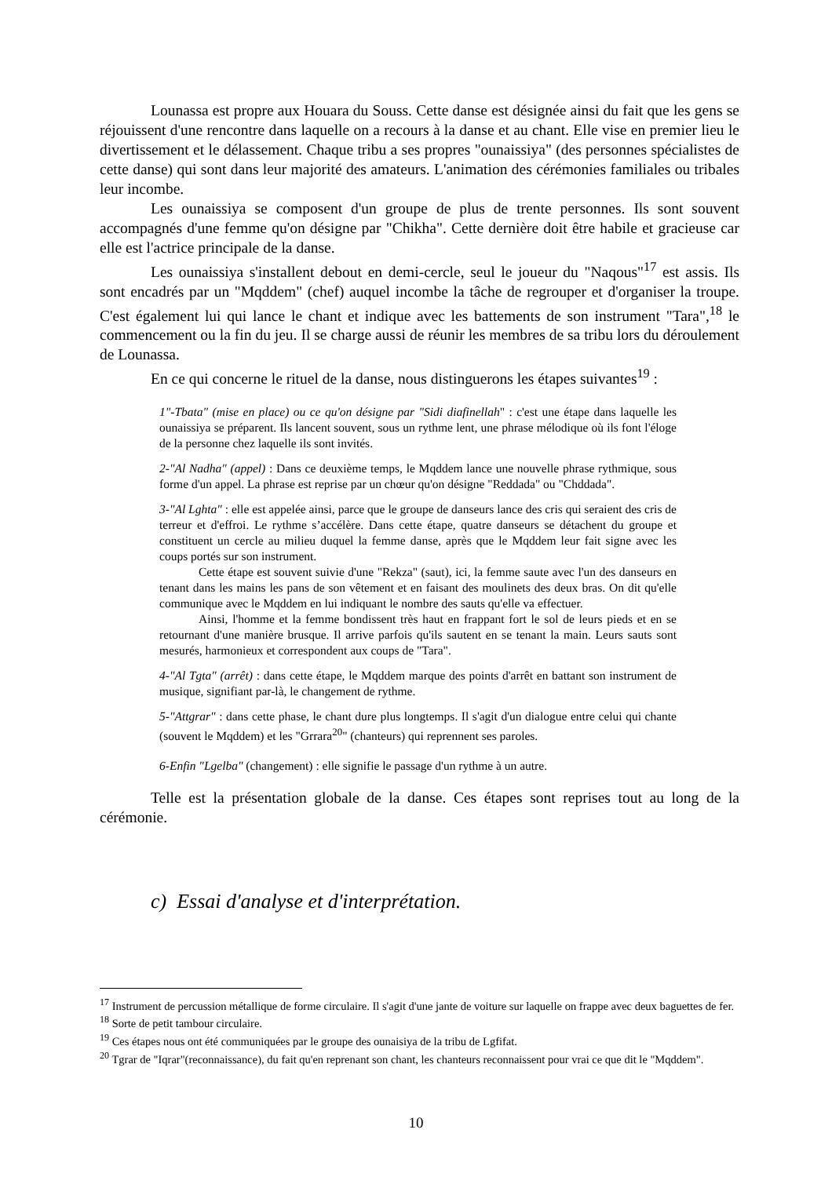Lounassa est propre aux Houara du Souss. Cette danse est désignée ainsi du fait que les gens se réjouissent d'une rencontre dans laquelle on a recours à la danse et au chant. Elle vise en premier lieu le divertissement et le délassement. Chaque tribu a ses propres "ounaissiya" (des personnes spécialistes de cette danse) qui sont dans leur majorité des amateurs. L'animation des cérémonies familiales ou tribales leur incombe.
Les ounaissiya se composent d'un groupe de plus de trente personnes. Ils sont souvent accompagnés d'une femme qu'on désigne par "Chikha". Cette dernière doit être habile et gracieuse car elle est l'actrice principale de la danse.
Les ounaissiya s'installent debout en demi-cercle, seul le joueur du "Naqous"<sup>17</sup> est assis. Ils sont encadrés par un "Mqddem" (chef) auquel incombe la tâche de regrouper et d'organiser la troupe. C'est également lui qui lance le chant et indique avec les battements de son instrument "Tara",<sup>18</sup> le commencement ou la fin du jeu. Il se charge aussi de réunir les membres de sa tribu lors du déroulement de Lounassa.
En ce qui concerne le rituel de la danse, nous distinguerons les étapes suivantes<sup>19</sup> :
1"-Tbata" (mise en place) ou ce qu'on désigne par "Sidi diafinellah" : c'est une étape dans laquelle les ounaissiya se préparent. Ils lancent souvent, sous un rythme lent, une phrase mélodique où ils font l'éloge de la personne chez laquelle ils sont invités.
2-"Al Nadha" (appel) : Dans ce deuxième temps, le Mqddem lance une nouvelle phrase rythmique, sous forme d'un appel. La phrase est reprise par un chœur qu'on désigne "Reddada" ou "Chddada".
3-"Al Lghta" : elle est appelée ainsi, parce que le groupe de danseurs lance des cris qui seraient des cris de terreur et d'effroi. Le rythme s’accélère. Dans cette étape, quatre danseurs se détachent du groupe et constituent un cercle au milieu duquel la femme danse, après que le Mqddem leur fait signe avec les coups portés sur son instrument.
Cette étape est souvent suivie d'une "Rekza" (saut), ici, la femme saute avec l'un des danseurs en tenant dans les mains les pans de son vêtement et en faisant des moulinets des deux bras. On dit qu'elle communique avec le Mqddem en lui indiquant le nombre des sauts qu'elle va effectuer.
Ainsi, l'homme et la femme bondissent très haut en frappant fort le sol de leurs pieds et en se retournant d'une manière brusque. Il arrive parfois qu'ils sautent en se tenant la main. Leurs sauts sont mesurés, harmonieux et correspondent aux coups de "Tara".
4-"Al Tgta" (arrêt) : dans cette étape, le Mqddem marque des points d'arrêt en battant son instrument de musique, signifiant par-là, le changement de rythme.
5-"Attgrar" : dans cette phase, le chant dure plus longtemps. Il s'agit d'un dialogue entre celui qui chante (souvent le Mqddem) et les "Grrara<sup>20</sup>" (chanteurs) qui reprennent ses paroles.
6-Enfin "Lgelba" (changement) : elle signifie le passage d'un rythme à un autre.
Telle est la présentation globale de la danse. Ces étapes sont reprises tout au long de la cérémonie.
c) Essai d'analyse et d'interprétation.
<sup>17</sup> Instrument de percussion métallique de forme circulaire. Il s'agit d'une jante de voiture sur laquelle on frappe avec deux baguettes de fer.
<sup>18</sup> Sorte de petit tambour circulaire.
<sup>19</sup> Ces étapes nous ont été communiquées par le groupe des ounaisiya de la tribu de Lgfifat.
<sup>20</sup> Tgrar de "Iqrar"(reconnaissance), du fait qu'en reprenant son chant, les chanteurs reconnaissent pour vrai ce que dit le "Mqddem".
10